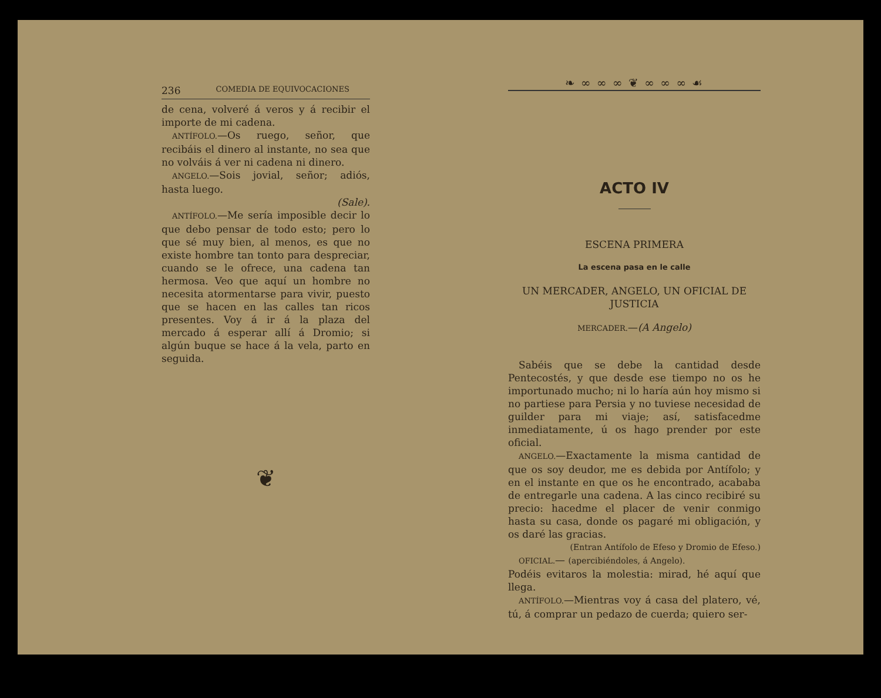236 COMEDIA DE EQUIVOCACIONES
de cena, volveré á veros y á recibir el importe de mi cadena.
ANTÍFOLO.—Os ruego, señor, que recibáis el dinero al instante, no sea que no volváis á ver ni cadena ni dinero.
ANGELO.—Sois jovial, señor; adiós, hasta luego.
(Sale).
ANTÍFOLO.—Me sería imposible decir lo que debo pensar de todo esto; pero lo que sé muy bien, al menos, es que no existe hombre tan tonto para despreciar, cuando se le ofrece, una cadena tan hermosa. Veo que aquí un hombre no necesita atormentarse para vivir, puesto que se hacen en las calles tan ricos presentes. Voy á ir á la plaza del mercado á esperar allí á Dromio; si algún buque se hace á la vela, parto en seguida.
❦
❧ ∞ ∞ ∞ ❦ ∞ ∞ ∞ ☙
ACTO IV
ESCENA PRIMERA
La escena pasa en le calle
UN MERCADER, ANGELO, UN OFICIAL DE JUSTICIA
MERCADER.—(A Angelo)
Sabéis que se debe la cantidad desde Pentecostés, y que desde ese tiempo no os he importunado mucho; ni lo haría aún hoy mismo si no partiese para Persia y no tuviese necesidad de guilder para mi viaje; así, satisfacedme inmediatamente, ú os hago prender por este oficial.
ANGELO.—Exactamente la misma cantidad de que os soy deudor, me es debida por Antífolo; y en el instante en que os he encontrado, acababa de entregarle una cadena. A las cinco recibiré su precio: hacedme el placer de venir conmigo hasta su casa, donde os pagaré mi obligación, y os daré las gracias.
(Entran Antífolo de Efeso y Dromio de Efeso.)
OFICIAL.— (apercibiéndoles, á Angelo).
Podéis evitaros la molestia: mirad, hé aquí que llega.
ANTÍFOLO.—Mientras voy á casa del platero, vé, tú, á comprar un pedazo de cuerda; quiero ser-